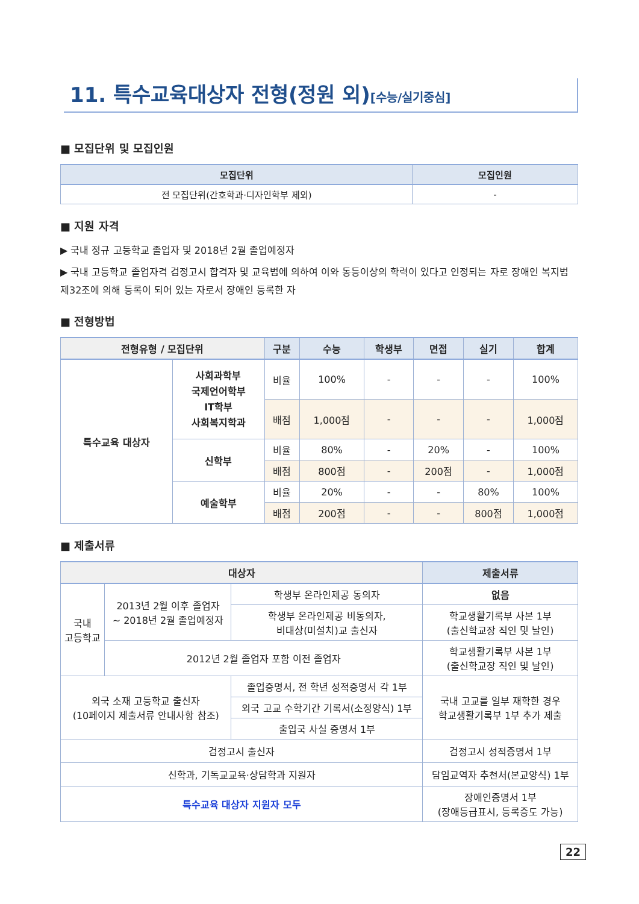11. 특수교육대상자 전형(정원 외)[수능/실기중심]
■ 모집단위 및 모집인원
| 모집단위 | 모집인원 |
| --- | --- |
| 전 모집단위(간호학과·디자인학부 제외) | - |
■ 지원 자격
▶ 국내 정규 고등학교 졸업자 및 2018년 2월 졸업예정자
▶ 국내 고등학교 졸업자격 검정고시 합격자 및 교육법에 의하여 이와 동등이상의 학력이 있다고 인정되는 자로 장애인 복지법 제32조에 의해 등록이 되어 있는 자로서 장애인 등록한 자
■ 전형방법
| 전형유형 / 모집단위 | | 구분 | 수능 | 학생부 | 면접 | 실기 | 합계 |
| --- | --- | --- | --- | --- | --- | --- | --- |
| 특수교육 대상자 | 사회과학부 국제언어학부 IT학부 사회복지학과 | 비율 | 100% | - | - | - | 100% |
| | | 배점 | 1,000점 | - | - | - | 1,000점 |
| | 신학부 | 비율 | 80% | - | 20% | - | 100% |
| | | 배점 | 800점 | - | 200점 | - | 1,000점 |
| | 예술학부 | 비율 | 20% | - | - | 80% | 100% |
| | | 배점 | 200점 | - | - | 800점 | 1,000점 |
■ 제출서류
| 대상자 | | | 제출서류 |
| --- | --- | --- | --- |
| 국내 고등학교 | 2013년 2월 이후 졸업자 ~ 2018년 2월 졸업예정자 | 학생부 온라인제공 동의자 | 없음 |
| | | 학생부 온라인제공 비동의자, 비대상(미설치)교 출신자 | 학교생활기록부 사본 1부 (출신학교장 직인 및 날인) |
| | 2012년 2월 졸업자 포함 이전 졸업자 | | 학교생활기록부 사본 1부 (출신학교장 직인 및 날인) |
| 외국 소재 고등학교 출신자 (10페이지 제출서류 안내사항 참조) | | 졸업증명서, 전 학년 성적증명서 각 1부 | 국내 고교를 일부 재학한 경우 학교생활기록부 1부 추가 제출 |
| | | 외국 고교 수학기간 기록서(소정양식) 1부 | |
| | | 출입국 사실 증명서 1부 | |
| 검정고시 출신자 | | | 검정고시 성적증명서 1부 |
| 신학과, 기독교교육·상담학과 지원자 | | | 담임교역자 추천서(본교양식) 1부 |
| 특수교육 대상자 지원자 모두 | | | 장애인증명서 1부 (장애등급표시, 등록증도 가능) |
22